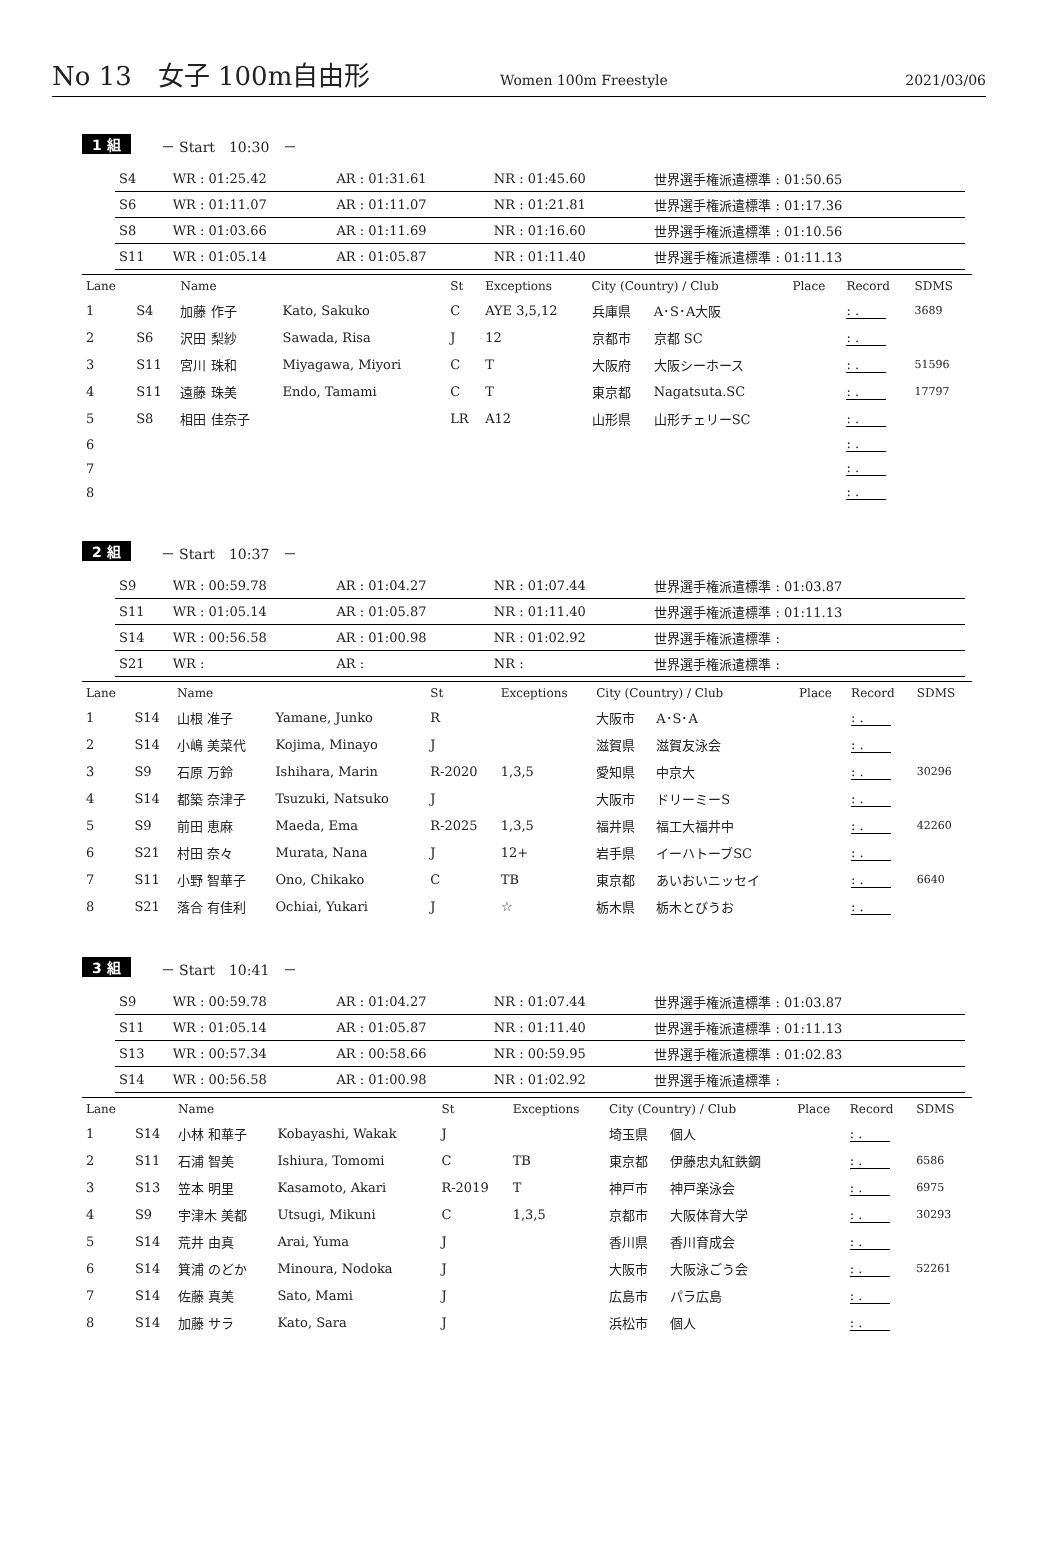No 13　女子 100m自由形 Women 100m Freestyle 2021/03/06
1 組 － Start　10:30　－
| S4 | WR : 01:25.42 | AR : 01:31.61 | NR : 01:45.60 | 世界選手権派遣標準 : 01:50.65 |
| S6 | WR : 01:11.07 | AR : 01:11.07 | NR : 01:21.81 | 世界選手権派遣標準 : 01:17.36 |
| S8 | WR : 01:03.66 | AR : 01:11.69 | NR : 01:16.60 | 世界選手権派遣標準 : 01:10.56 |
| S11 | WR : 01:05.14 | AR : 01:05.87 | NR : 01:11.40 | 世界選手権派遣標準 : 01:11.13 |
| Lane | | Name | | St | Exceptions | City (Country) / Club | | Place | Record | SDMS |
| --- | --- | --- | --- | --- | --- | --- | --- | --- | --- | --- |
| 1 | S4 | 加藤 作子 | Kato, Sakuko | C | AYE 3,5,12 | 兵庫県 | A･S･A大阪 | | : . | 3689 |
| 2 | S6 | 沢田 梨紗 | Sawada, Risa | J | 12 | 京都市 | 京都 SC | | : . | |
| 3 | S11 | 宮川 珠和 | Miyagawa, Miyori | C | T | 大阪府 | 大阪シーホース | | : . | 51596 |
| 4 | S11 | 遠藤 珠美 | Endo, Tamami | C | T | 東京都 | Nagatsuta.SC | | : . | 17797 |
| 5 | S8 | 相田 佳奈子 | | LR | A12 | 山形県 | 山形チェリーSC | | : . | |
| 6 | | | | | | | | | : . | |
| 7 | | | | | | | | | : . | |
| 8 | | | | | | | | | : . | |
2 組 － Start　10:37　－
| S9 | WR : 00:59.78 | AR : 01:04.27 | NR : 01:07.44 | 世界選手権派遣標準 : 01:03.87 |
| S11 | WR : 01:05.14 | AR : 01:05.87 | NR : 01:11.40 | 世界選手権派遣標準 : 01:11.13 |
| S14 | WR : 00:56.58 | AR : 01:00.98 | NR : 01:02.92 | 世界選手権派遣標準 : |
| S21 | WR : | AR : | NR : | 世界選手権派遣標準 : |
| Lane | | Name | | St | Exceptions | City (Country) / Club | | Place | Record | SDMS |
| --- | --- | --- | --- | --- | --- | --- | --- | --- | --- | --- |
| 1 | S14 | 山根 准子 | Yamane, Junko | R | | 大阪市 | A･S･A | | : . | |
| 2 | S14 | 小嶋 美菜代 | Kojima, Minayo | J | | 滋賀県 | 滋賀友泳会 | | : . | |
| 3 | S9 | 石原 万鈴 | Ishihara, Marin | R-2020 | 1,3,5 | 愛知県 | 中京大 | | : . | 30296 |
| 4 | S14 | 都築 奈津子 | Tsuzuki, Natsuko | J | | 大阪市 | ドリーミーS | | : . | |
| 5 | S9 | 前田 恵麻 | Maeda, Ema | R-2025 | 1,3,5 | 福井県 | 福工大福井中 | | : . | 42260 |
| 6 | S21 | 村田 奈々 | Murata, Nana | J | 12+ | 岩手県 | イーハトーブSC | | : . | |
| 7 | S11 | 小野 智華子 | Ono, Chikako | C | TB | 東京都 | あいおいニッセイ | | : . | 6640 |
| 8 | S21 | 落合 有佳利 | Ochiai, Yukari | J | ☆ | 栃木県 | 栃木とびうお | | : . | |
3 組 － Start　10:41　－
| S9 | WR : 00:59.78 | AR : 01:04.27 | NR : 01:07.44 | 世界選手権派遣標準 : 01:03.87 |
| S11 | WR : 01:05.14 | AR : 01:05.87 | NR : 01:11.40 | 世界選手権派遣標準 : 01:11.13 |
| S13 | WR : 00:57.34 | AR : 00:58.66 | NR : 00:59.95 | 世界選手権派遣標準 : 01:02.83 |
| S14 | WR : 00:56.58 | AR : 01:00.98 | NR : 01:02.92 | 世界選手権派遣標準 : |
| Lane | | Name | | St | Exceptions | City (Country) / Club | | Place | Record | SDMS |
| --- | --- | --- | --- | --- | --- | --- | --- | --- | --- | --- |
| 1 | S14 | 小林 和華子 | Kobayashi, Wakak | J | | 埼玉県 | 個人 | | : . | |
| 2 | S11 | 石浦 智美 | Ishiura, Tomomi | C | TB | 東京都 | 伊藤忠丸紅鉄鋼 | | : . | 6586 |
| 3 | S13 | 笠本 明里 | Kasamoto, Akari | R-2019 | T | 神戸市 | 神戸楽泳会 | | : . | 6975 |
| 4 | S9 | 宇津木 美都 | Utsugi, Mikuni | C | 1,3,5 | 京都市 | 大阪体育大学 | | : . | 30293 |
| 5 | S14 | 荒井 由真 | Arai, Yuma | J | | 香川県 | 香川育成会 | | : . | |
| 6 | S14 | 箕浦 のどか | Minoura, Nodoka | J | | 大阪市 | 大阪泳ごう会 | | : . | 52261 |
| 7 | S14 | 佐藤 真美 | Sato, Mami | J | | 広島市 | パラ広島 | | : . | |
| 8 | S14 | 加藤 サラ | Kato, Sara | J | | 浜松市 | 個人 | | : . | |